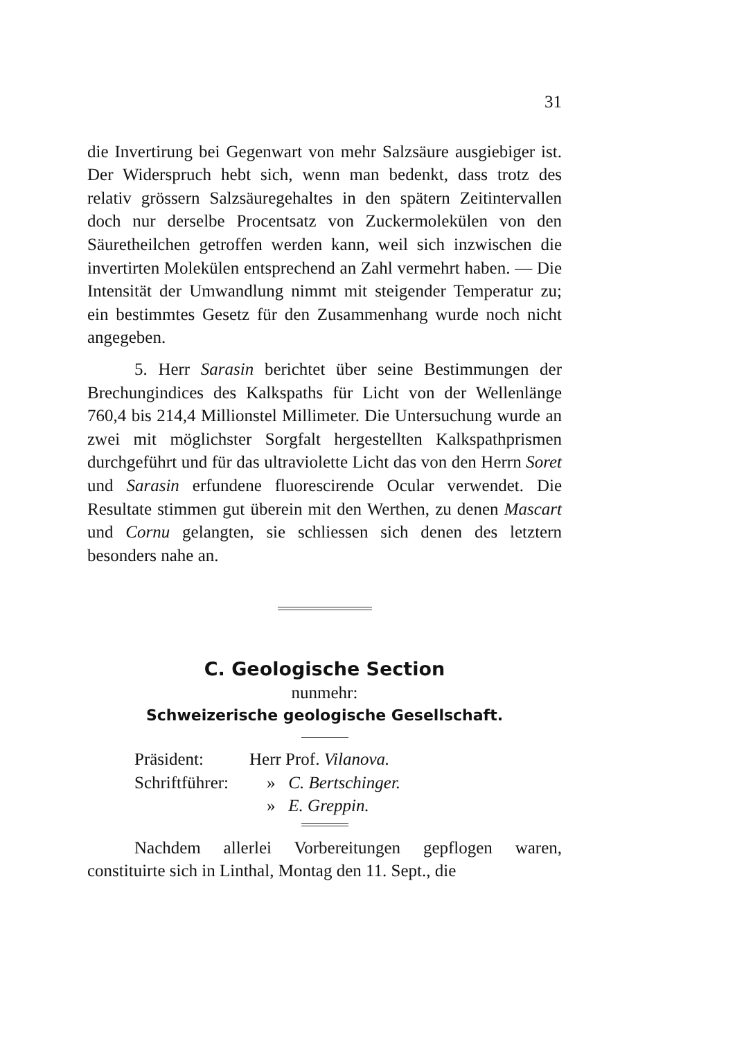31
die Invertirung bei Gegenwart von mehr Salzsäure ausgiebiger ist. Der Widerspruch hebt sich, wenn man bedenkt, dass trotz des relativ grössern Salzsäuregehaltes in den spätern Zeitintervallen doch nur derselbe Procentsatz von Zuckermolekülen von den Säuretheilchen getroffen werden kann, weil sich inzwischen die invertirten Molekülen entsprechend an Zahl vermehrt haben. — Die Intensität der Umwandlung nimmt mit steigender Temperatur zu; ein bestimmtes Gesetz für den Zusammenhang wurde noch nicht angegeben.
5. Herr Sarasin berichtet über seine Bestimmungen der Brechungindices des Kalkspaths für Licht von der Wellenlänge 760,4 bis 214,4 Millionstel Millimeter. Die Untersuchung wurde an zwei mit möglichster Sorgfalt hergestellten Kalkspathprismen durchgeführt und für das ultraviolette Licht das von den Herrn Soret und Sarasin erfundene fluorescirende Ocular verwendet. Die Resultate stimmen gut überein mit den Werthen, zu denen Mascart und Cornu gelangten, sie schliessen sich denen des letztern besonders nahe an.
C. Geologische Section
nunmehr:
Schweizerische geologische Gesellschaft.
| Präsident: | Herr Prof. Vilanova. |
| Schriftführer: | » C. Bertschinger. |
| | » E. Greppin. |
Nachdem allerlei Vorbereitungen gepflogen waren, constituirte sich in Linthal, Montag den 11. Sept., die